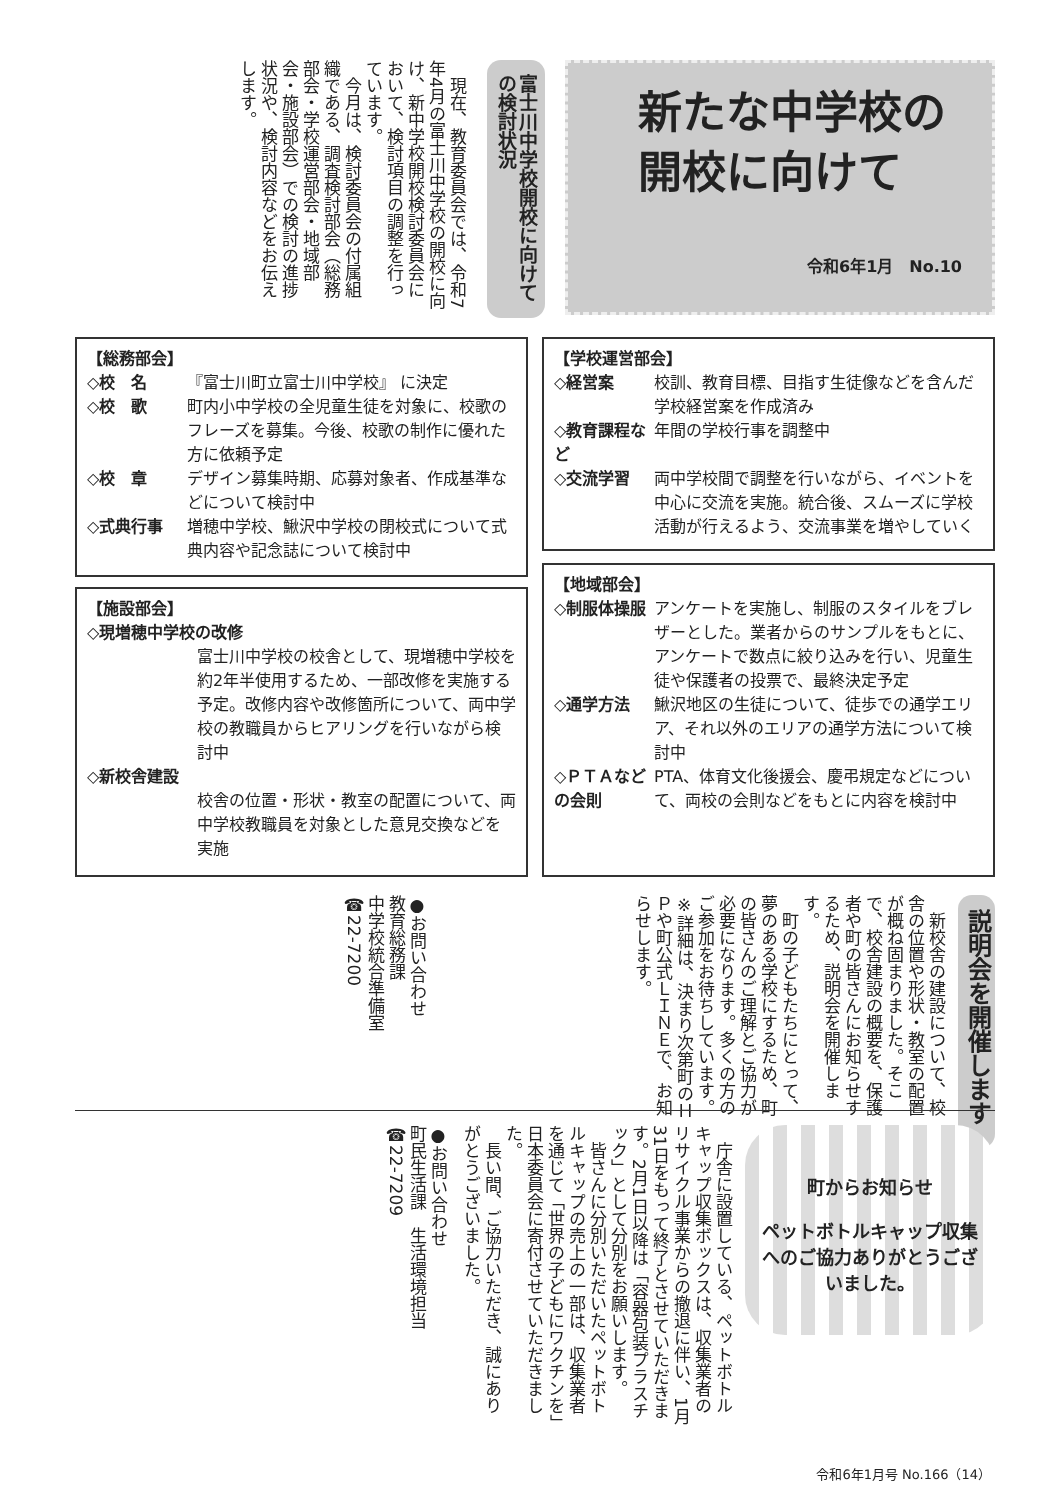新たな中学校の
開校に向けて
令和6年1月　No.10
富士川中学校開校に向けての検討状況
　現在、教育委員会では、令和7年4月の富士川中学校の開校に向け、新中学校開校検討委員会において、検討項目の調整を行っています。
　今月は、検討委員会の付属組織である、調査検討部会（総務部会・学校運営部会・地域部会・施設部会）での検討の進捗状況や、検討内容などをお伝えします。
【総務部会】
◇校　名 『富士川町立富士川中学校』 に決定
◇校　歌 町内小中学校の全児童生徒を対象に、校歌のフレーズを募集。今後、校歌の制作に優れた方に依頼予定
◇校　章 デザイン募集時期、応募対象者、作成基準などについて検討中
◇式典行事 増穂中学校、鰍沢中学校の閉校式について式典内容や記念誌について検討中
【学校運営部会】
◇経営案 校訓、教育目標、目指す生徒像などを含んだ学校経営案を作成済み
◇教育課程など 年間の学校行事を調整中
◇交流学習 両中学校間で調整を行いながら、イベントを中心に交流を実施。統合後、スムーズに学校活動が行えるよう、交流事業を増やしていく
【施設部会】
◇現増穂中学校の改修
富士川中学校の校舎として、現増穂中学校を約2年半使用するため、一部改修を実施する予定。改修内容や改修箇所について、両中学校の教職員からヒアリングを行いながら検討中
◇新校舎建設
校舎の位置・形状・教室の配置について、両中学校教職員を対象とした意見交換などを実施
【地域部会】
◇制服体操服 アンケートを実施し、制服のスタイルをブレザーとした。業者からのサンプルをもとに、アンケートで数点に絞り込みを行い、児童生徒や保護者の投票で、最終決定予定
◇通学方法 鰍沢地区の生徒について、徒歩での通学エリア、それ以外のエリアの通学方法について検討中
◇ＰＴＡなどの会則 PTA、体育文化後援会、慶弔規定などについて、両校の会則などをもとに内容を検討中
説明会を開催します
　新校舎の建設について、校舎の位置や形状・教室の配置が概ね固まりました。そこで、校舎建設の概要を、保護者や町の皆さんにお知らせするため、説明会を開催します。
　町の子どもたちにとって、夢のある学校にするため、町の皆さんのご理解とご協力が必要になります。多くの方のご参加をお待ちしています。
※詳細は、決まり次第町のＨＰや町公式ＬＩＮＥで、お知らせします。
●お問い合わせ
教育総務課
中学校統合準備室
☎22-7200
町からお知らせ
ペットボトルキャップ収集へのご協力ありがとうございました。
　庁舎に設置している、ペットボトルキャップ収集ボックスは、収集業者のリサイクル事業からの撤退に伴い、1月31日をもって終了とさせていただきます。2月1日以降は「容器包装プラスチック」として分別をお願いします。
　皆さんに分別いただいたペットボトルキャップの売上の一部は、収集業者を通じて「世界の子どもにワクチンを」日本委員会に寄付させていただきました。
　長い間、ご協力いただき、誠にありがとうございました。
●お問い合わせ
町民生活課　生活環境担当
☎22-7209
令和6年1月号 No.166（14）